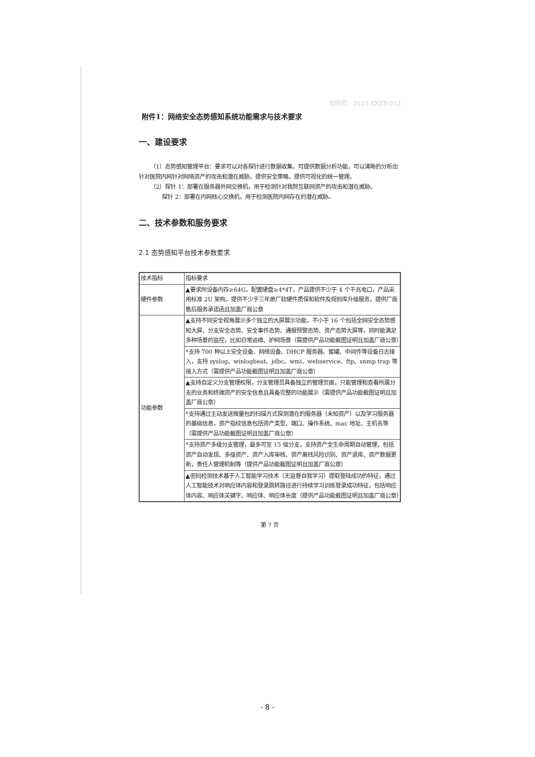合同号：2023-XXZX-012
附件1：网络安全态势感知系统功能需求与技术要求
一、建设要求
（1）态势感知管理平台：要求可以对各探针进行数据收集，可提供数据分析功能，可以清晰的分析出针对医院内网针对网络资产的攻击和潜在威胁，提供安全策略，提供可视化的统一管理。
（2）探针 1：部署在服务器外网交换机，用于检测针对我院互联网资产的攻击和潜在威胁。
探针 2：部署在内网核心交换机，用于检测医院内网存在的潜在威胁。
二、技术参数和服务要求
2.1 态势感知平台技术参数要求
| 技术指标 | 指标要求 |
| 硬件参数 | ▲要求所设备内存≥64G，配置硬盘≥4*4T，产品提供不少于 4 个千兆电口，产品采用标准 2U 架构，提供不少于三年原厂软硬件质保和软件及规则库升级服务，提供厂商售后服务承诺函且加盖厂商公章 |
| 功能参数 | ▲支持不同安全视角展示多个独立的大屏展示功能，不小于 16 个包括全网安全态势感知大屏、分支安全态势、安全事件态势、通报预警态势、资产态势大屏等，同时能满足多种场景的监控，比如日常运维、护网场景（需提供产品功能截图证明且加盖厂商公章） |
| | *支持 700 种以上安全设备、网络设备、DHCP 服务器、蜜罐、中间件等设备日志接入，支持 syslog、winlogbeat、jdbc、wmi、webservice、ftp、snmp trap 等接入方式（需提供产品功能截图证明且加盖厂商公章） |
| | ▲支持自定义分支管理权限，分支管理员具备独立的管理页面，只能管理和查看所属分支的业务和终端资产的安全信息且具备完整的功能展示（需提供产品功能截图证明且加盖厂商公章） |
| | *支持通过主动发送微量包的扫描方式探测潜在的服务器（未知资产）以及学习服务器的基础信息，资产指纹信息包括资产类型、端口、操作系统、mac 地址、主机名等（需提供产品功能截图证明且加盖厂商公章） |
| | *支持资产多级分支管理，最多可至 15 级分支，支持资产全生命周期自动管理，包括资产自动发现、多级资产、资产入库审核、资产离线风险识别、资产退库、资产数据更新，责任人管理机制等（提供产品功能截图证明且加盖厂商公章） |
| | ▲密码检测技术基于人工智能学习技术（无监督自我学习）提取登陆成功的特征，通过人工智能技术对响应体内容和登录跳转路径进行持续学习训练登录成功特征，包括响应体内容、响应体关键字、响应体、响应体长度（提供产品功能截图证明且加盖厂商公章） |
第 7 页
- 8 -